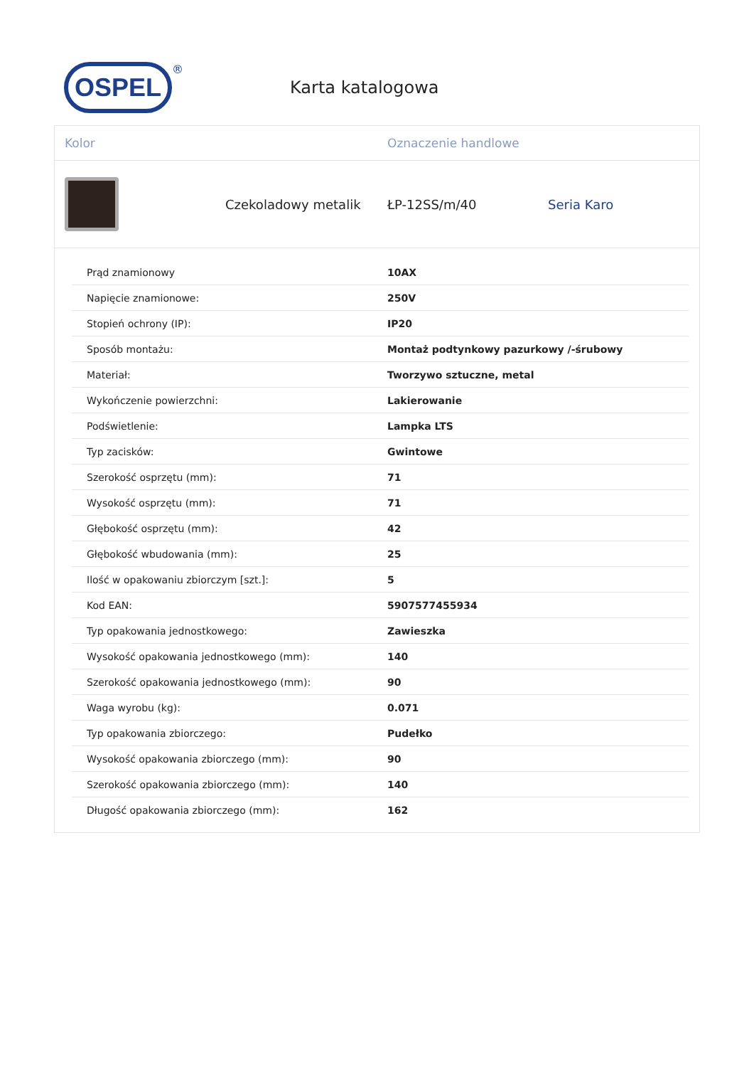OSPEL
®
Karta katalogowa
Kolor Oznaczenie handlowe
Czekoladowy metalik ŁP-12SS/m/40 Seria Karo
| Prąd znamionowy | 10AX |
| Napięcie znamionowe: | 250V |
| Stopień ochrony (IP): | IP20 |
| Sposób montażu: | Montaż podtynkowy pazurkowy /-śrubowy |
| Materiał: | Tworzywo sztuczne, metal |
| Wykończenie powierzchni: | Lakierowanie |
| Podświetlenie: | Lampka LTS |
| Typ zacisków: | Gwintowe |
| Szerokość osprzętu (mm): | 71 |
| Wysokość osprzętu (mm): | 71 |
| Głębokość osprzętu (mm): | 42 |
| Głębokość wbudowania (mm): | 25 |
| Ilość w opakowaniu zbiorczym [szt.]: | 5 |
| Kod EAN: | 5907577455934 |
| Typ opakowania jednostkowego: | Zawieszka |
| Wysokość opakowania jednostkowego (mm): | 140 |
| Szerokość opakowania jednostkowego (mm): | 90 |
| Waga wyrobu (kg): | 0.071 |
| Typ opakowania zbiorczego: | Pudełko |
| Wysokość opakowania zbiorczego (mm): | 90 |
| Szerokość opakowania zbiorczego (mm): | 140 |
| Długość opakowania zbiorczego (mm): | 162 |